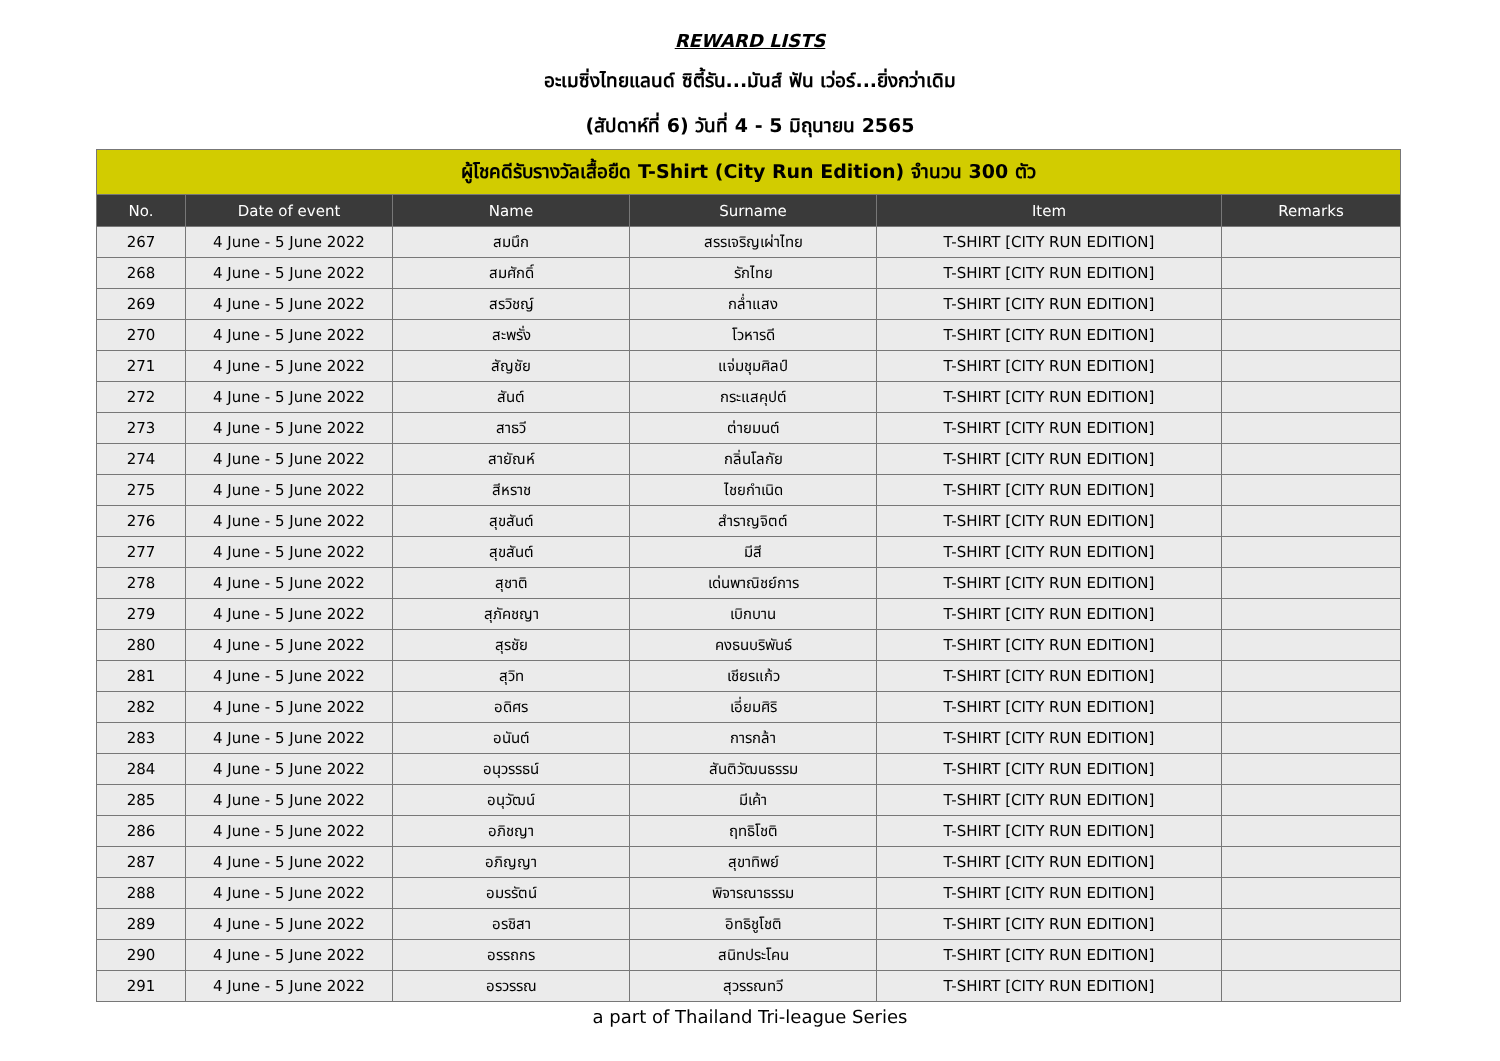REWARD LISTS
อะเมซิ่งไทยแลนด์ ซิตี้รัน...มันส์ ฟัน เว่อร์...ยิ่งกว่าเดิม
(สัปดาห์ที่ 6) วันที่ 4 - 5 มิถุนายน 2565
| ผู้โชคดีรับรางวัลเสื้อยืด T-Shirt (City Run Edition) จำนวน 300 ตัว | | | | | |
| No. | Date of event | Name | Surname | Item | Remarks |
| 267 | 4 June - 5 June 2022 | สมนึก | สรรเจริญเผ่าไทย | T-SHIRT [CITY RUN EDITION] | |
| 268 | 4 June - 5 June 2022 | สมศักดิ์ | รักไทย | T-SHIRT [CITY RUN EDITION] | |
| 269 | 4 June - 5 June 2022 | สรวิชญ์ | กล่ำแสง | T-SHIRT [CITY RUN EDITION] | |
| 270 | 4 June - 5 June 2022 | สะพรั่ง | โวหารดี | T-SHIRT [CITY RUN EDITION] | |
| 271 | 4 June - 5 June 2022 | สัญชัย | แจ่มชุมศิลป์ | T-SHIRT [CITY RUN EDITION] | |
| 272 | 4 June - 5 June 2022 | สันต์ | กระแสคุปต์ | T-SHIRT [CITY RUN EDITION] | |
| 273 | 4 June - 5 June 2022 | สาธวี | ต่ายมนต์ | T-SHIRT [CITY RUN EDITION] | |
| 274 | 4 June - 5 June 2022 | สายัณห์ | กลิ่นโลกัย | T-SHIRT [CITY RUN EDITION] | |
| 275 | 4 June - 5 June 2022 | สีหราช | ไชยกำเนิด | T-SHIRT [CITY RUN EDITION] | |
| 276 | 4 June - 5 June 2022 | สุขสันต์ | สำราญจิตต์ | T-SHIRT [CITY RUN EDITION] | |
| 277 | 4 June - 5 June 2022 | สุขสันต์ | มีสี | T-SHIRT [CITY RUN EDITION] | |
| 278 | 4 June - 5 June 2022 | สุชาติ | เด่นพาณิชย์การ | T-SHIRT [CITY RUN EDITION] | |
| 279 | 4 June - 5 June 2022 | สุภัคชญา | เบิกบาน | T-SHIRT [CITY RUN EDITION] | |
| 280 | 4 June - 5 June 2022 | สุรชัย | คงธนบริพันธ์ | T-SHIRT [CITY RUN EDITION] | |
| 281 | 4 June - 5 June 2022 | สุวิท | เชียรแก้ว | T-SHIRT [CITY RUN EDITION] | |
| 282 | 4 June - 5 June 2022 | อดิศร | เอี่ยมศิริ | T-SHIRT [CITY RUN EDITION] | |
| 283 | 4 June - 5 June 2022 | อนันต์ | การกล้า | T-SHIRT [CITY RUN EDITION] | |
| 284 | 4 June - 5 June 2022 | อนุวรรธน์ | สันติวัฒนธรรม | T-SHIRT [CITY RUN EDITION] | |
| 285 | 4 June - 5 June 2022 | อนุวัฒน์ | มีเค้า | T-SHIRT [CITY RUN EDITION] | |
| 286 | 4 June - 5 June 2022 | อภิชญา | ฤทธิโชติ | T-SHIRT [CITY RUN EDITION] | |
| 287 | 4 June - 5 June 2022 | อภิญญา | สุขาทิพย์ | T-SHIRT [CITY RUN EDITION] | |
| 288 | 4 June - 5 June 2022 | อมรรัตน์ | พิจารณาธรรม | T-SHIRT [CITY RUN EDITION] | |
| 289 | 4 June - 5 June 2022 | อรชิสา | อิทธิชูโชติ | T-SHIRT [CITY RUN EDITION] | |
| 290 | 4 June - 5 June 2022 | อรรถกร | สนิทประโคน | T-SHIRT [CITY RUN EDITION] | |
| 291 | 4 June - 5 June 2022 | อรวรรณ | สุวรรณทวี | T-SHIRT [CITY RUN EDITION] | |
a part of Thailand Tri-league Series